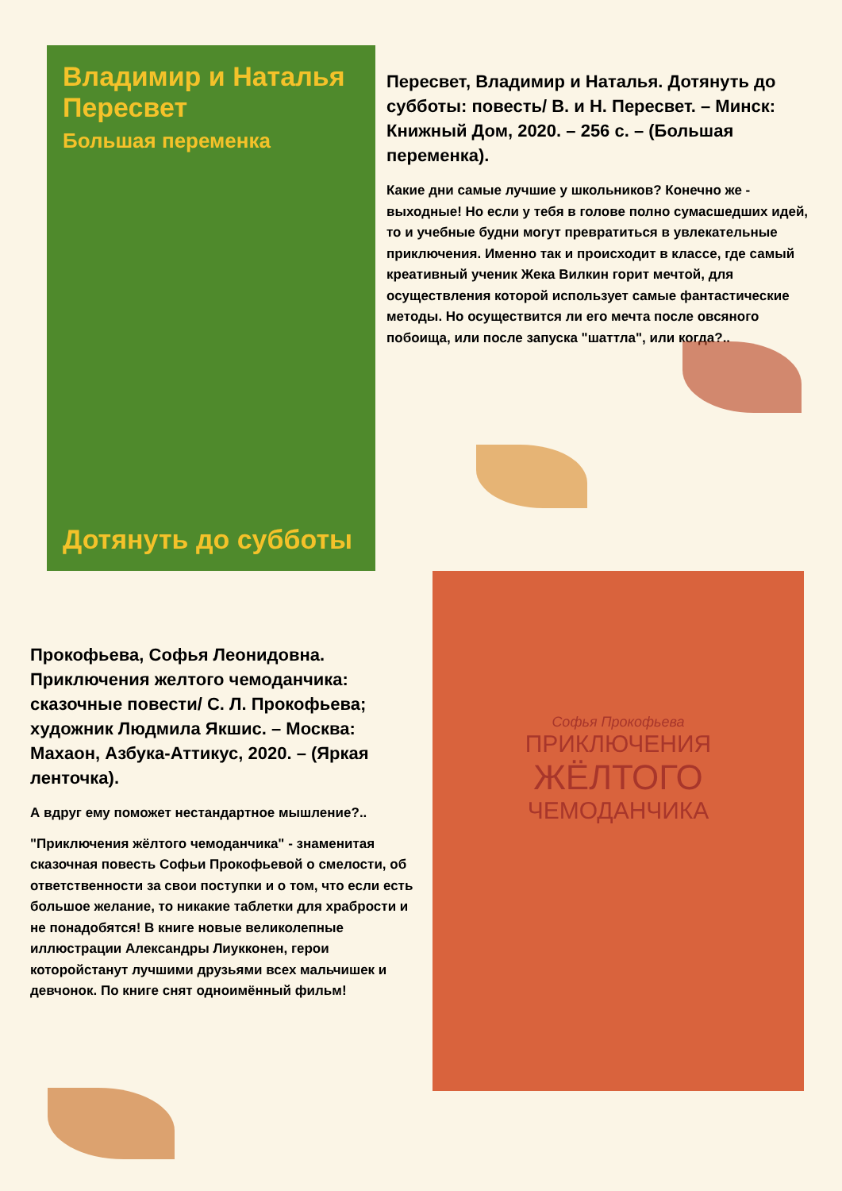Владимир и Наталья Пересвет
Большая переменка
Дотянуть до субботы
Пересвет, Владимир и Наталья. Дотянуть до субботы: повесть/ В. и Н. Пересвет. – Минск: Книжный Дом, 2020. – 256 с. – (Большая переменка).
Какие дни самые лучшие у школьников? Конечно же - выходные! Но если у тебя в голове полно сумасшедших идей, то и учебные будни могут превратиться в увлекательные приключения. Именно так и происходит в классе, где самый креативный ученик Жека Вилкин горит мечтой, для осуществления которой использует самые фантастические методы. Но осуществится ли его мечта после овсяного побоища, или после запуска "шаттла", или когда?..
Прокофьева, Софья Леонидовна. Приключения желтого чемоданчика: сказочные повести/ С. Л. Прокофьева; художник Людмила Якшис. – Москва: Махаон, Азбука-Аттикус, 2020. – (Яркая ленточка).
А вдруг ему поможет нестандартное мышление?..
"Приключения жёлтого чемоданчика" - знаменитая сказочная повесть Софьи Прокофьевой о смелости, об ответственности за свои поступки и о том, что если есть большое желание, то никакие таблетки для храбрости и не понадобятся! В книге новые великолепные иллюстрации Александры Лиукконен, герои которойстанут лучшими друзьями всех мальчишек и девчонок. По книге снят одноимённый фильм!
Софья Прокофьева
ПРИКЛЮЧЕНИЯ
ЖЁЛТОГО
ЧЕМОДАНЧИКА